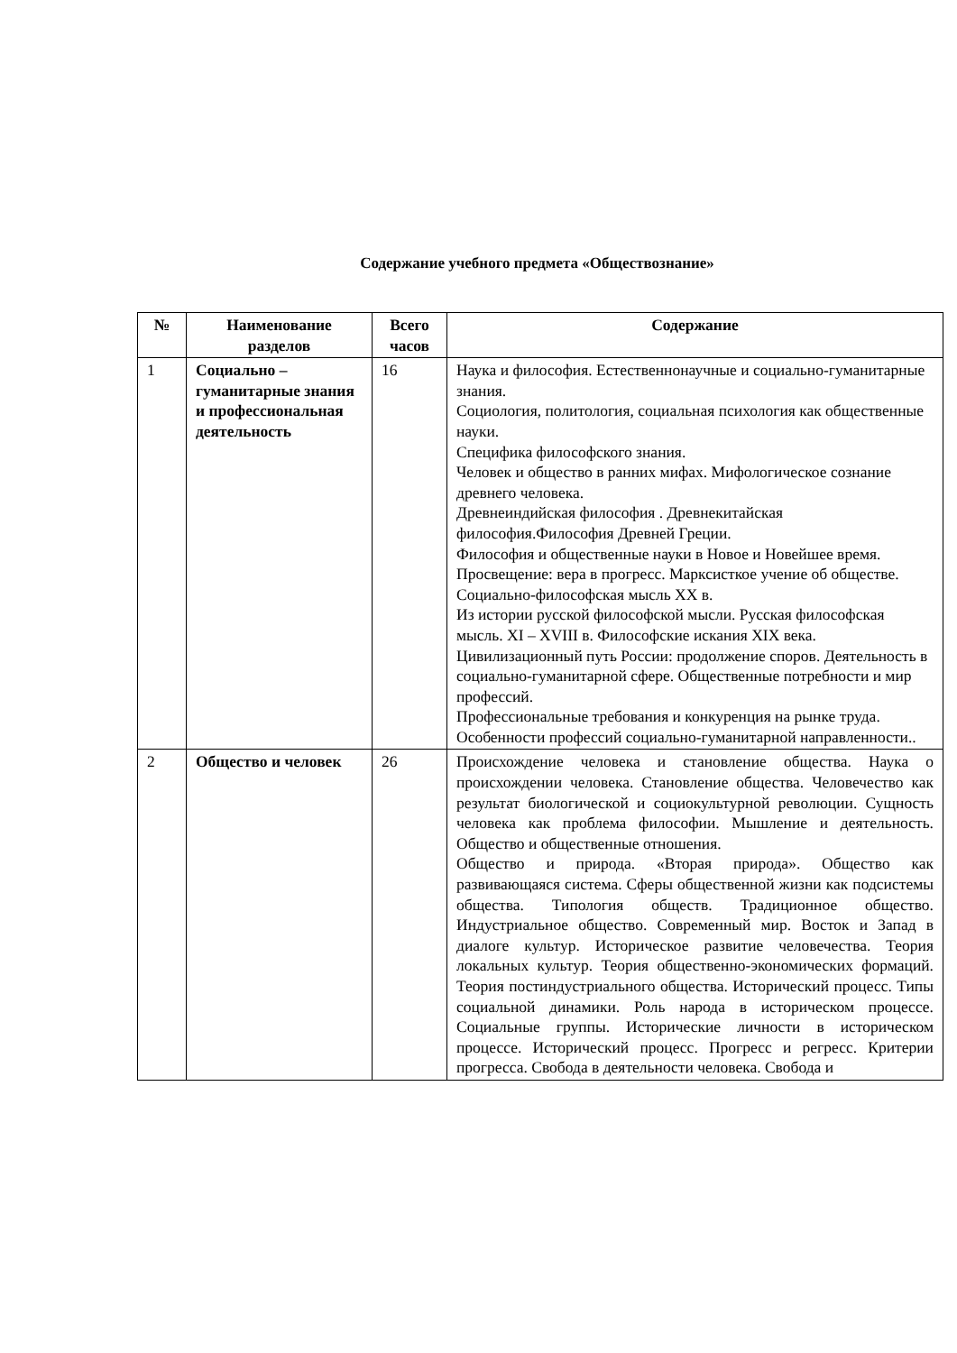Содержание учебного предмета «Обществознание»
| № | Наименование разделов | Всего часов | Содержание |
| --- | --- | --- | --- |
| 1 | Социально – гуманитарные знания и профессиональная деятельность | 16 | Наука и философия. Естественнонаучные и социально-гуманитарные знания. Социология, политология, социальная психология как общественные науки. Специфика философского знания. Человек и общество в ранних мифах. Мифологическое сознание древнего человека. Древнеиндийская философия . Древнекитайская философия.Философия Древней Греции. Философия и общественные науки в Новое и Новейшее время. Просвещение: вера в прогресс. Марксисткое учение об обществе. Социально-философская мысль XX в. Из истории русской философской мысли. Русская философская мысль. XI – XVIII в. Философские искания XIX века. Цивилизационный путь России: продолжение споров. Деятельность в социально-гуманитарной сфере. Общественные потребности и мир профессий. Профессиональные требования и конкуренция на рынке труда. Особенности профессий социально-гуманитарной направленности.. |
| 2 | Общество и человек | 26 | Происхождение человека и становление общества. Наука о происхождении человека. Становление общества. Человечество как результат биологической и социокультурной революции. Сущность человека как проблема философии. Мышление и деятельность. Общество и общественные отношения. Общество и природа. «Вторая природа». Общество как развивающаяся система. Сферы общественной жизни как подсистемы общества. Типология обществ. Традиционное общество. Индустриальное общество. Современный мир. Восток и Запад в диалоге культур. Историческое развитие человечества. Теория локальных культур. Теория общественно-экономических формаций. Теория постиндустриального общества. Исторический процесс. Типы социальной динамики. Роль народа в историческом процессе. Социальные группы. Исторические личности в историческом процессе. Исторический процесс. Прогресс и регресс. Критерии прогресса. Свобода в деятельности человека. Свобода и |